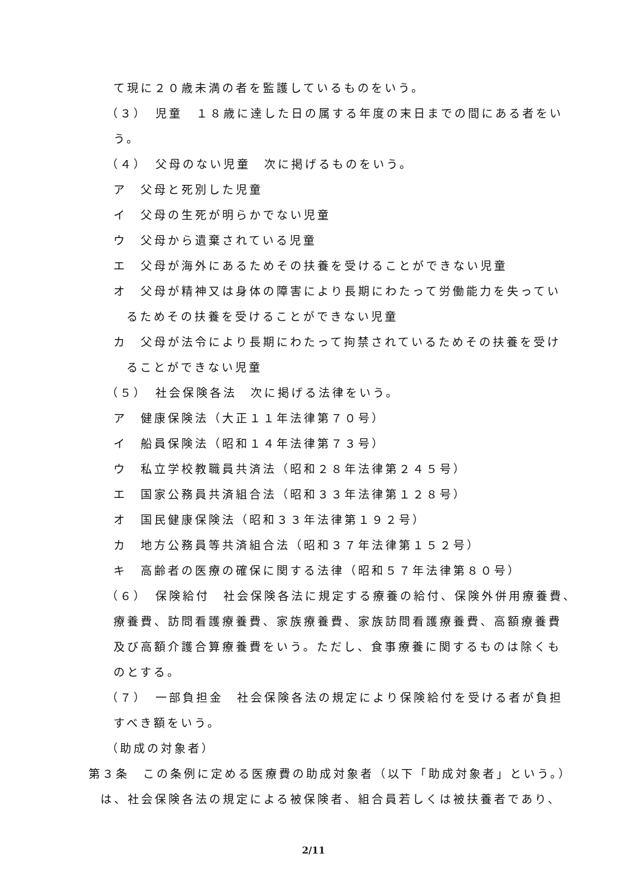て現に２０歳未満の者を監護しているものをいう。
（３）　児童　１８歳に達した日の属する年度の末日までの間にある者をい
う。
（４）　父母のない児童　次に掲げるものをいう。
ア　父母と死別した児童
イ　父母の生死が明らかでない児童
ウ　父母から遺棄されている児童
エ　父母が海外にあるためその扶養を受けることができない児童
オ　父母が精神又は身体の障害により長期にわたって労働能力を失ってい
るためその扶養を受けることができない児童
カ　父母が法令により長期にわたって拘禁されているためその扶養を受け
ることができない児童
（５）　社会保険各法　次に掲げる法律をいう。
ア　健康保険法（大正１１年法律第７０号）
イ　船員保険法（昭和１４年法律第７３号）
ウ　私立学校教職員共済法（昭和２８年法律第２４５号）
エ　国家公務員共済組合法（昭和３３年法律第１２８号）
オ　国民健康保険法（昭和３３年法律第１９２号）
カ　地方公務員等共済組合法（昭和３７年法律第１５２号）
キ　高齢者の医療の確保に関する法律（昭和５７年法律第８０号）
（６）　保険給付　社会保険各法に規定する療養の給付、保険外併用療養費、
療養費、訪問看護療養費、家族療養費、家族訪問看護療養費、高額療養費
及び高額介護合算療養費をいう。ただし、食事療養に関するものは除くも
のとする。
（７）　一部負担金　社会保険各法の規定により保険給付を受ける者が負担
すべき額をいう。
（助成の対象者）
第３条　この条例に定める医療費の助成対象者（以下「助成対象者」という。）
は、社会保険各法の規定による被保険者、組合員若しくは被扶養者であり、
2/11